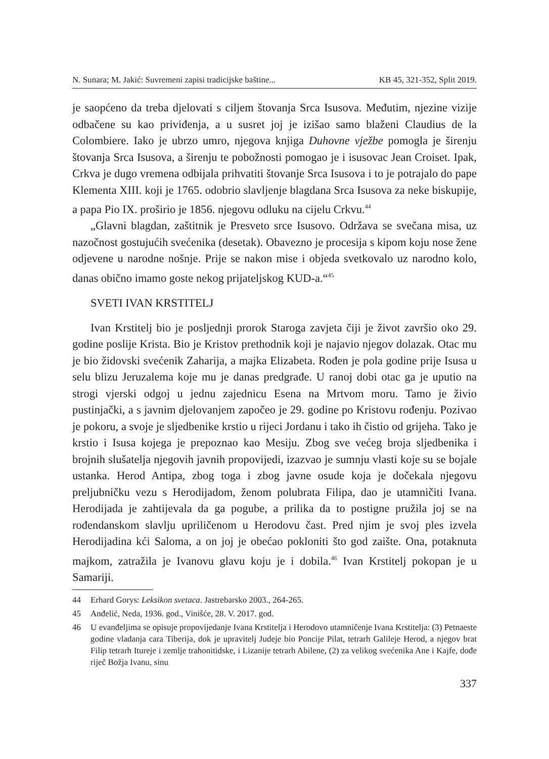N. Sunara; M. Jakić: Suvremeni zapisi tradicijske baštine... KB 45, 321-352, Split 2019.
je saopćeno da treba djelovati s ciljem štovanja Srca Isusova. Međutim, njezine vizije odbačene su kao priviđenja, a u susret joj je izišao samo blaženi Claudius de la Colombiere. Iako je ubrzo umro, njegova knjiga Duhovne vježbe pomogla je širenju štovanja Srca Isusova, a širenju te pobožnosti pomogao je i isusovac Jean Croiset. Ipak, Crkva je dugo vremena odbijala prihvatiti štovanje Srca Isusova i to je potrajalo do pape Klementa XIII. koji je 1765. odobrio slavljenje blagdana Srca Isusova za neke biskupije, a papa Pio IX. proširio je 1856. njegovu odluku na cijelu Crkvu.<sup>44</sup>
„Glavni blagdan, zaštitnik je Presveto srce Isusovo. Održava se svečana misa, uz nazočnost gostujućih svećenika (desetak). Obavezno je procesija s kipom koju nose žene odjevene u narodne nošnje. Prije se nakon mise i objeda svetkovalo uz narodno kolo, danas obično imamo goste nekog prijateljskog KUD-a.“<sup>45</sup>
SVETI IVAN KRSTITELJ
Ivan Krstitelj bio je posljednji prorok Staroga zavjeta čiji je život završio oko 29. godine poslije Krista. Bio je Kristov prethodnik koji je najavio njegov dolazak. Otac mu je bio židovski svećenik Zaharija, a majka Elizabeta. Rođen je pola godine prije Isusa u selu blizu Jeruzalema koje mu je danas predgrađe. U ranoj dobi otac ga je uputio na strogi vjerski odgoj u jednu zajednicu Esena na Mrtvom moru. Tamo je živio pustinjački, a s javnim djelovanjem započeo je 29. godine po Kristovu rođenju. Pozivao je pokoru, a svoje je sljedbenike krstio u rijeci Jordanu i tako ih čistio od grijeha. Tako je krstio i Isusa kojega je prepoznao kao Mesiju. Zbog sve većeg broja sljedbenika i brojnih slušatelja njegovih javnih propovijedi, izazvao je sumnju vlasti koje su se bojale ustanka. Herod Antipa, zbog toga i zbog javne osude koja je dočekala njegovu preljubničku vezu s Herodijadom, ženom polubrata Filipa, dao je utamničiti Ivana. Herodijada je zahtijevala da ga pogube, a prilika da to postigne pružila joj se na rođendanskom slavlju upriličenom u Herodovu čast. Pred njim je svoj ples izvela Herodijadina kći Saloma, a on joj je obećao pokloniti što god zaište. Ona, potaknuta majkom, zatražila je Ivanovu glavu koju je i dobila.<sup>46</sup> Ivan Krstitelj pokopan je u Samariji.
44 Erhard Gorys: Leksikon svetaca. Jastrebarsko 2003., 264-265.
45 Anđelić, Neda, 1936. god., Vinišće, 28. V. 2017. god.
46 U evanđeljima se opisuje propovijedanje Ivana Krstitelja i Herodovo utamničenje Ivana Krstitelja: (3) Petnaeste godine vladanja cara Tiberija, dok je upravitelj Judeje bio Poncije Pilat, tetrarh Galileje Herod, a njegov brat Filip tetrarh Itureje i zemlje trahonitidske, i Lizanije tetrarh Abilene, (2) za velikog svećenika Ane i Kajfe, dođe riječ Božja Ivanu, sinu
337